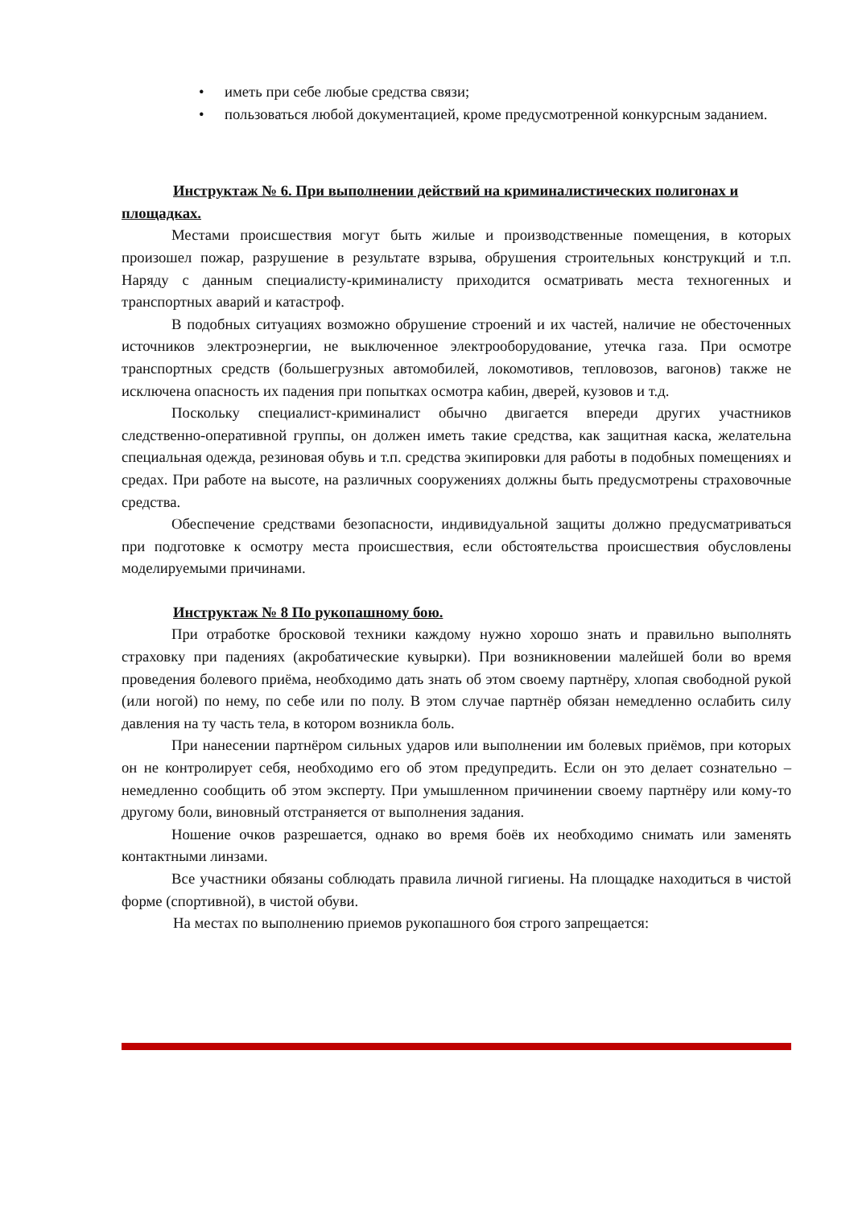• иметь при себе любые средства связи;
• пользоваться любой документацией, кроме предусмотренной конкурсным заданием.
Инструктаж № 6. При выполнении действий на криминалистических полигонах и площадках.
Местами происшествия могут быть жилые и производственные помещения, в которых произошел пожар, разрушение в результате взрыва, обрушения строительных конструкций и т.п. Наряду с данным специалисту-криминалисту приходится осматривать места техногенных и транспортных аварий и катастроф.
В подобных ситуациях возможно обрушение строений и их частей, наличие не обесточенных источников электроэнергии, не выключенное электрооборудование, утечка газа. При осмотре транспортных средств (большегрузных автомобилей, локомотивов, тепловозов, вагонов) также не исключена опасность их падения при попытках осмотра кабин, дверей, кузовов и т.д.
Поскольку специалист-криминалист обычно двигается впереди других участников следственно-оперативной группы, он должен иметь такие средства, как защитная каска, желательна специальная одежда, резиновая обувь и т.п. средства экипировки для работы в подобных помещениях и средах. При работе на высоте, на различных сооружениях должны быть предусмотрены страховочные средства.
Обеспечение средствами безопасности, индивидуальной защиты должно предусматриваться при подготовке к осмотру места происшествия, если обстоятельства происшествия обусловлены моделируемыми причинами.
Инструктаж № 8 По рукопашному бою.
При отработке бросковой техники каждому нужно хорошо знать и правильно выполнять страховку при падениях (акробатические кувырки). При возникновении малейшей боли во время проведения болевого приёма, необходимо дать знать об этом своему партнёру, хлопая свободной рукой (или ногой) по нему, по себе или по полу. В этом случае партнёр обязан немедленно ослабить силу давления на ту часть тела, в котором возникла боль.
При нанесении партнёром сильных ударов или выполнении им болевых приёмов, при которых он не контролирует себя, необходимо его об этом предупредить. Если он это делает сознательно – немедленно сообщить об этом эксперту. При умышленном причинении своему партнёру или кому-то другому боли, виновный отстраняется от выполнения задания.
Ношение очков разрешается, однако во время боёв их необходимо снимать или заменять контактными линзами.
Все участники обязаны соблюдать правила личной гигиены. На площадке находиться в чистой форме (спортивной), в чистой обуви.
На местах по выполнению приемов рукопашного боя строго запрещается: